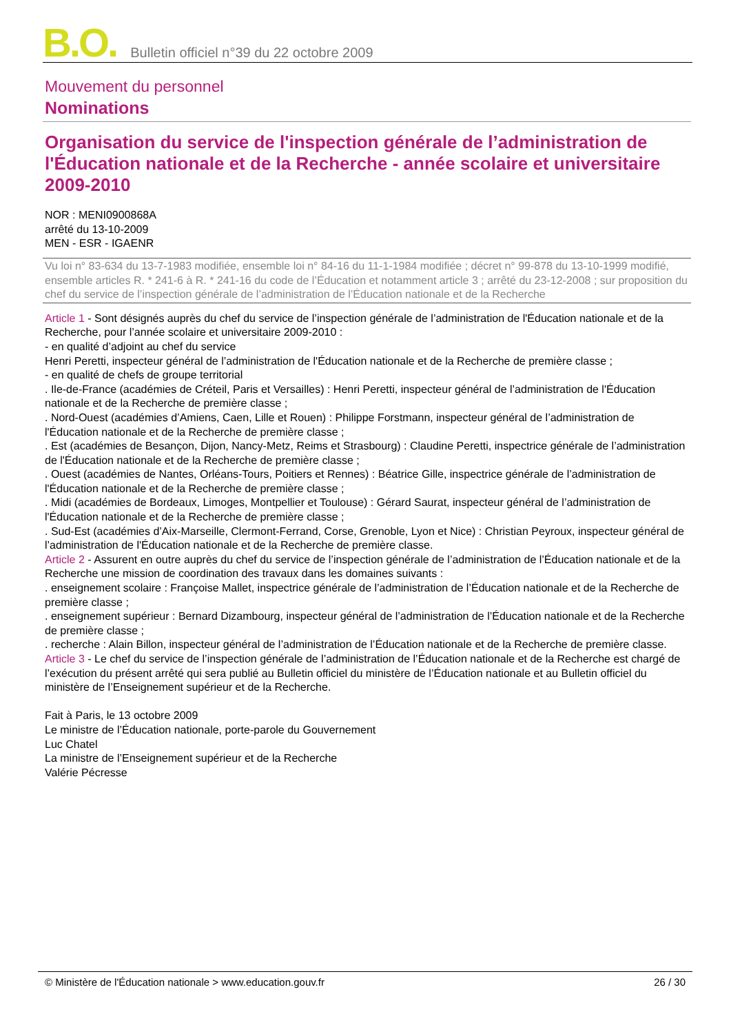B.O. Bulletin officiel n°39 du 22 octobre 2009
Mouvement du personnel
Nominations
Organisation du service de l'inspection générale de l’administration de l'Éducation nationale et de la Recherche - année scolaire et universitaire 2009-2010
NOR : MENI0900868A
arrêté du 13-10-2009
MEN - ESR - IGAENR
Vu loi n° 83-634 du 13-7-1983 modifiée, ensemble loi n° 84-16 du 11-1-1984 modifiée ; décret n° 99-878 du 13-10-1999 modifié, ensemble articles R. * 241-6 à R. * 241-16 du code de l’Éducation et notamment article 3 ; arrêté du 23-12-2008 ; sur proposition du chef du service de l’inspection générale de l’administration de l’Éducation nationale et de la Recherche
Article 1 - Sont désignés auprès du chef du service de l’inspection générale de l’administration de l'Éducation nationale et de la Recherche, pour l’année scolaire et universitaire 2009-2010 :
- en qualité d’adjoint au chef du service
Henri Peretti, inspecteur général de l’administration de l'Éducation nationale et de la Recherche de première classe ;
- en qualité de chefs de groupe territorial
. Ile-de-France (académies de Créteil, Paris et Versailles) : Henri Peretti, inspecteur général de l’administration de l'Éducation nationale et de la Recherche de première classe ;
. Nord-Ouest (académies d’Amiens, Caen, Lille et Rouen) : Philippe Forstmann, inspecteur général de l’administration de l'Éducation nationale et de la Recherche de première classe ;
. Est (académies de Besançon, Dijon, Nancy-Metz, Reims et Strasbourg) : Claudine Peretti, inspectrice générale de l’administration de l'Éducation nationale et de la Recherche de première classe ;
. Ouest (académies de Nantes, Orléans-Tours, Poitiers et Rennes) : Béatrice Gille, inspectrice générale de l’administration de l'Éducation nationale et de la Recherche de première classe ;
. Midi (académies de Bordeaux, Limoges, Montpellier et Toulouse) : Gérard Saurat, inspecteur général de l’administration de l'Éducation nationale et de la Recherche de première classe ;
. Sud-Est (académies d’Aix-Marseille, Clermont-Ferrand, Corse, Grenoble, Lyon et Nice) : Christian Peyroux, inspecteur général de l’administration de l'Éducation nationale et de la Recherche de première classe.
Article 2 - Assurent en outre auprès du chef du service de l’inspection générale de l’administration de l’Éducation nationale et de la Recherche une mission de coordination des travaux dans les domaines suivants :
. enseignement scolaire : Françoise Mallet, inspectrice générale de l’administration de l’Éducation nationale et de la Recherche de première classe ;
. enseignement supérieur : Bernard Dizambourg, inspecteur général de l’administration de l’Éducation nationale et de la Recherche de première classe ;
. recherche : Alain Billon, inspecteur général de l’administration de l’Éducation nationale et de la Recherche de première classe.
Article 3 - Le chef du service de l’inspection générale de l’administration de l’Éducation nationale et de la Recherche est chargé de l’exécution du présent arrêté qui sera publié au Bulletin officiel du ministère de l’Éducation nationale et au Bulletin officiel du ministère de l’Enseignement supérieur et de la Recherche.
Fait à Paris, le 13 octobre 2009
Le ministre de l’Éducation nationale, porte-parole du Gouvernement
Luc Chatel
La ministre de l’Enseignement supérieur et de la Recherche
Valérie Pécresse
© Ministère de l'Éducation nationale > www.education.gouv.fr 26 / 30